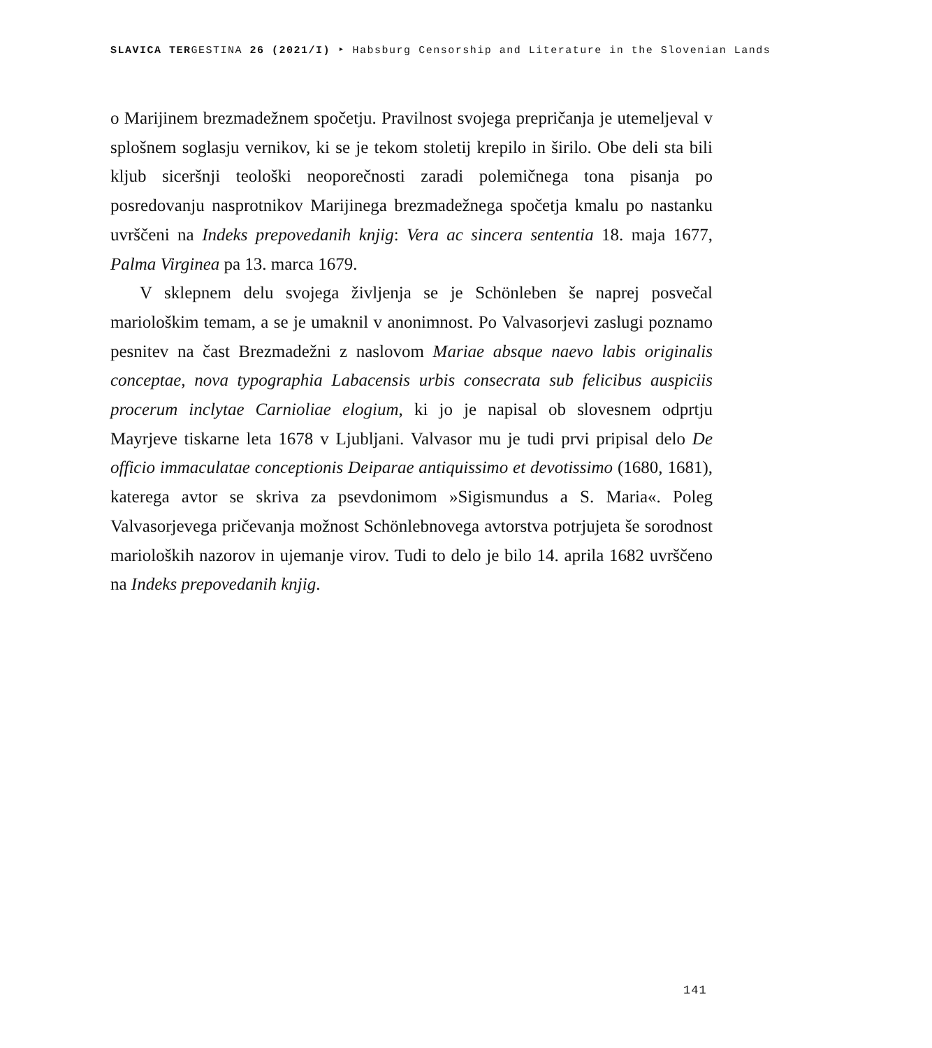SLAVICA TERGESTINA 26 (2021/I) ‣ Habsburg Censorship and Literature in the Slovenian Lands
o Marijinem brezmadežnem spočetju. Pravilnost svojega prepričanja je utemeljeval v splošnem soglasju vernikov, ki se je tekom stoletij krepilo in širilo. Obe deli sta bili kljub siceršnji teološki neoporečnosti zaradi polemičnega tona pisanja po posredovanju nasprotnikov Marijinega brezmadežnega spočetja kmalu po nastanku uvrščeni na Indeks prepovedanih knjig: Vera ac sincera sententia 18. maja 1677, Palma Virginea pa 13. marca 1679.
V sklepnem delu svojega življenja se je Schönleben še naprej posvečal mariološkim temam, a se je umaknil v anonimnost. Po Valvasorjevi zaslugi poznamo pesnitev na čast Brezmadežni z naslovom Mariae absque naevo labis originalis conceptae, nova typographia Labacensis urbis consecrata sub felicibus auspiciis procerum inclytae Carnioliae elogium, ki jo je napisal ob slovesnem odprtju Mayrjeve tiskarne leta 1678 v Ljubljani. Valvasor mu je tudi prvi pripisal delo De officio immaculatae conceptionis Deiparae antiquissimo et devotissimo (1680, 1681), katerega avtor se skriva za psevdonimom »Sigismundus a S. Maria«. Poleg Valvasorjevega pričevanja možnost Schönlebnovega avtorstva potrjujeta še sorodnost marioloških nazorov in ujemanje virov. Tudi to delo je bilo 14. aprila 1682 uvrščeno na Indeks prepovedanih knjig.
141